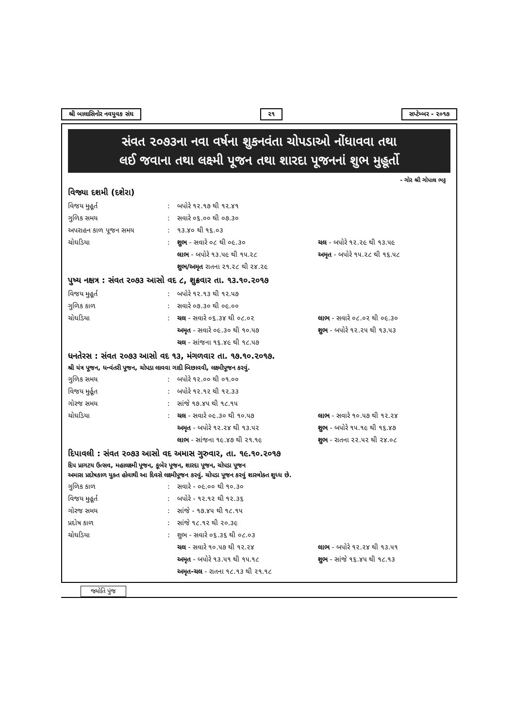શ્રી બાલાસિનોર નવયુવક સંઘ ૨૧ સપ્ટેમ્બર - ૨૦૧૭
સંવત ૨૦૭૩ના નવા વર્ષના શુકનવંતા ચોપડાઓ નોંધાવવા તથા
લઈ જવાના તથા લક્ષ્મી પૂજન તથા શારદા પૂજનનાં શુભ મુહૂર્તો
- ગોર શ્રી ગોપાલ ભટ્ટ
વિજ્યા દશમી (દશેરા)
| વિજય મુહૂર્ત | : | બપોરે ૧૨.૧૭ થી ૧૨.૪૧ | |
| ગુળિક સમય | : | સવારે ૦૬.૦૦ થી ૦૭.૩૦ | |
| અપરાહન કાળ પૂજન સમય | : | ૧૩.૪૦ થી ૧૬.૦૩ | |
| ચોઘડિયા | : | શુભ - સવારે ૦૮ થી ૦૯.૩૦ | ચલ - બપોરે ૧૨.૨૯ થી ૧૩.૫૯ |
| | | લાભ - બપોરે ૧૩.૫૯ થી ૧૫.૨૮ | અમૃત - બપોરે ૧૫.૨૮ થી ૧૬.૫૮ |
| | | શુભ/અમૃત રાતના ૨૧.૨૮ થી ૨૪.૨૯ | |
પુષ્ય નક્ષત્ર : સંવત ૨૦૭૩ આસો વદ ૮, શુક્રવાર તા. ૧૩.૧૦.૨૦૧૭
| વિજય મુહૂર્ત | : | બપોરે ૧૨.૧૩ થી ૧૨.૫૭ | |
| ગુળિક કાળ | : | સવારે ૦૭.૩૦ થી ૦૯.૦૦ | |
| ચોઘડિયા | : | ચલ - સવારે ૦૬.૩૪ થી ૦૮.૦૨ | લાભ - સવારે ૦૮.૦૨ થી ૦૯.૩૦ |
| | | અમૃત - સવારે ૦૯.૩૦ થી ૧૦.૫૭ | શુભ - બપોરે ૧૨.૨૫ થી ૧૩.૫૩ |
| | | ચલ - સાંજના ૧૬.૪૯ થી ૧૮.૫૭ | |
ધનતેરસ : સંવત ૨૦૭૩ આસો વદ ૧૩, મંગળવાર તા. ૧૭.૧૦.૨૦૧૭.
શ્રી યંત્ર પૂજન, ધન્વંતરી પૂજન, ચોપડા લાવવા ગાદી બિછાવવી, લક્ષ્મીપૂજન કરવું.
| ગુળિક સમય | : | બપોરે ૧૨.૦૦ થી ૦૧.૦૦ | |
| વિજય મુર્હૂત | : | બપોરે ૧૨.૧૨ થી ૧૨.૩૩ | |
| ગોરજ સમય | : | સાંજે ૧૭.૪૫ થી ૧૮.૧૫ | |
| ચોઘડિયા | : | ચલ - સવારે ૦૯.૩૦ થી ૧૦.૫૭ | લાભ - સવારે ૧૦.૫૭ થી ૧૨.૨૪ |
| | | અમૃત - બપોરે ૧૨.૨૪ થી ૧૩.૫૨ | શુભ - બપોરે ૧૫.૧૯ થી ૧૬.૪૭ |
| | | લાભ - સાંજના ૧૯.૪૭ થી ૨૧.૧૯ | શુભ - રાતના ૨૨.૫૨ થી ૨૪.૦૮ |
દિપાવલી : સંવત ૨૦૭૩ આસો વદ અમાસ ગુરુવાર, તા. ૧૯.૧૦.૨૦૧૭
દિપ પ્રાગટય ઉત્સવ, મહાલક્ષ્મી પૂજન, કૂબેર પૂજન, શારદા પૂજન, ચોપડા પૂજન
અમાસ પ્રદોષકાળ યુક્ત હોવાથી આ દિવસે લક્ષ્મીપૂજન કરવું. ચોપડા પૂજન કરવું શાસ્ત્રોક્ત શુધ્ધ છે.
| ગુળિક કાળ | : | સવારે - ૦૯.૦૦ થી ૧૦.૩૦ | |
| વિજય મુહૂર્ત | : | બપોરે - ૧૨.૧૨ થી ૧૨.૩૬ | |
| ગોરજ સમય | : | સાંજે - ૧૭.૪૫ થી ૧૮.૧૫ | |
| પ્રદોષ કાળ | : | સાંજે ૧૮.૧૨ થી ૨૦.૩૯ | |
| ચોઘડિયા | : | શુભ - સવારે ૦૬.૩૬ થી ૦૮.૦૩ | |
| | | ચલ - સવારે ૧૦.૫૭ થી ૧૨.૨૪ | લાભ - બપોરે ૧૨.૨૪ થી ૧૩.૫૧ |
| | | અમૃત - બપોરે ૧૩.૫૧ થી ૧૫.૧૮ | શુભ - સાંજે ૧૬.૪૫ થી ૧૮.૧૩ |
| | | અમૃત-ચલ - રાતના ૧૮.૧૩ થી ૨૧.૧૮ | |
જ્યોતિ પુંજ